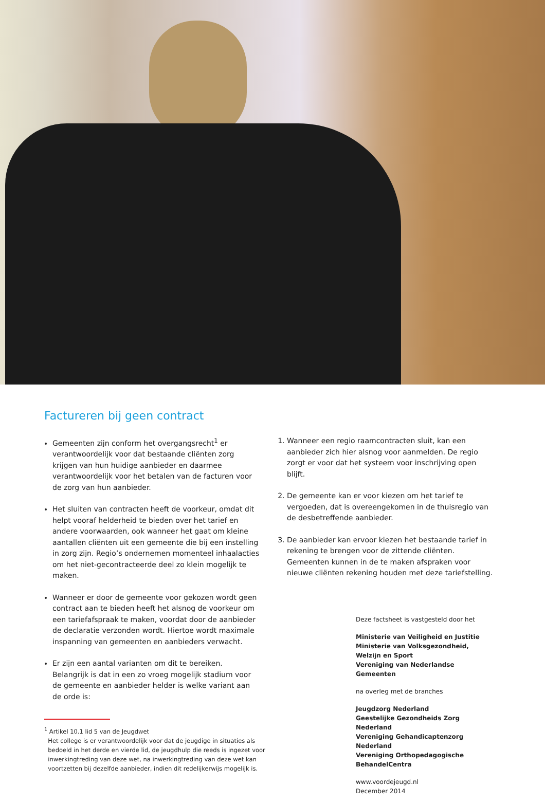Factureren bij geen contract
Gemeenten zijn conform het overgangsrecht<sup>1</sup> er verantwoordelijk voor dat bestaande cliënten zorg krijgen van hun huidige aanbieder en daarmee verantwoordelijk voor het betalen van de facturen voor de zorg van hun aanbieder.
Het sluiten van contracten heeft de voorkeur, omdat dit helpt vooraf helderheid te bieden over het tarief en andere voorwaarden, ook wanneer het gaat om kleine aantallen cliënten uit een gemeente die bij een instelling in zorg zijn. Regio’s ondernemen momenteel inhaalacties om het niet-gecontracteerde deel zo klein mogelijk te maken.
Wanneer er door de gemeente voor gekozen wordt geen contract aan te bieden heeft het alsnog de voorkeur om een tariefafspraak te maken, voordat door de aanbieder de declaratie verzonden wordt. Hiertoe wordt maximale inspanning van gemeenten en aanbieders verwacht.
Er zijn een aantal varianten om dit te bereiken. Belangrijk is dat in een zo vroeg mogelijk stadium voor de gemeente en aanbieder helder is welke variant aan de orde is:
<sup>1</sup> Artikel 10.1 lid 5 van de Jeugdwet
Het college is er verantwoordelijk voor dat de jeugdige in situaties als
bedoeld in het derde en vierde lid, de jeugdhulp die reeds is ingezet voor
inwerkingtreding van deze wet, na inwerkingtreding van deze wet kan
voortzetten bij dezelfde aanbieder, indien dit redelijkerwijs mogelijk is.
1. Wanneer een regio raamcontracten sluit, kan een aanbieder zich hier alsnog voor aanmelden. De regio zorgt er voor dat het systeem voor inschrijving open blijft.
2. De gemeente kan er voor kiezen om het tarief te vergoeden, dat is overeengekomen in de thuisregio van de desbetreffende aanbieder.
3. De aanbieder kan ervoor kiezen het bestaande tarief in rekening te brengen voor de zittende cliënten. Gemeenten kunnen in de te maken afspraken voor nieuwe cliënten rekening houden met deze tariefstelling.
Deze factsheet is vastgesteld door het
Ministerie van Veiligheid en Justitie
Ministerie van Volksgezondheid, Welzijn en Sport
Vereniging van Nederlandse Gemeenten
na overleg met de branches
Jeugdzorg Nederland
Geestelijke Gezondheids Zorg Nederland
Vereniging Gehandicaptenzorg Nederland
Vereniging Orthopedagogische BehandelCentra
www.voordejeugd.nl
December 2014